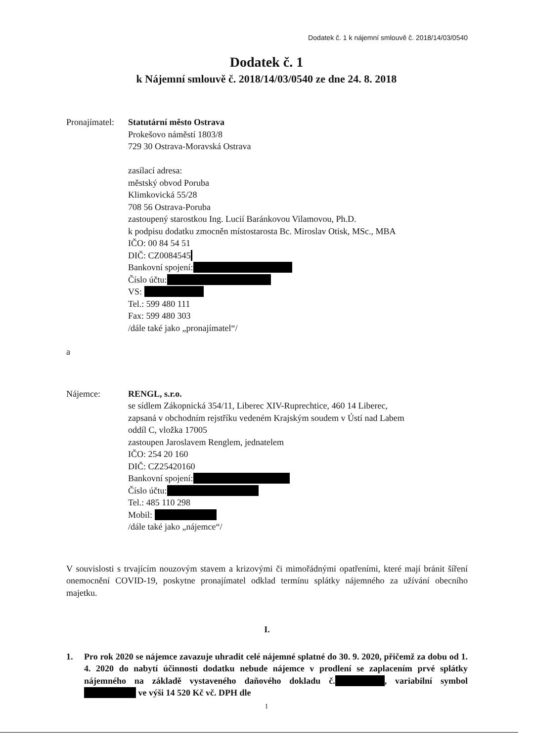Dodatek č. 1 k nájemní smlouvě č. 2018/14/03/0540
Dodatek č. 1
k Nájemní smlouvě č. 2018/14/03/0540 ze dne 24. 8. 2018
Pronajímatel:
Statutární město Ostrava
Prokešovo náměstí 1803/8
729 30 Ostrava-Moravská Ostrava
zasílací adresa:
městský obvod Poruba
Klimkovická 55/28
708 56 Ostrava-Poruba
zastoupený starostkou Ing. Lucií Baránkovou Vilamovou, Ph.D.
k podpisu dodatku zmocněn místostarosta Bc. Miroslav Otisk, MSc., MBA
IČO: 00 84 54 51
DIČ: CZ0084545
Bankovní spojení:
Číslo účtu:
VS:
Tel.: 599 480 111
Fax: 599 480 303
/dále také jako „pronajímatel“/
a
Nájemce: RENGL, s.r.o.
se sídlem Zákopnická 354/11, Liberec XIV-Ruprechtice, 460 14 Liberec,
zapsaná v obchodním rejstříku vedeném Krajským soudem v Ústí nad Labem
oddíl C, vložka 17005
zastoupen Jaroslavem Renglem, jednatelem
IČO: 254 20 160
DIČ: CZ25420160
Bankovní spojení:
Číslo účtu:
Tel.: 485 110 298
Mobil:
/dále také jako „nájemce“/
V souvislosti s trvajícím nouzovým stavem a krizovými či mimořádnými opatřeními, které mají bránit šíření onemocnění COVID-19, poskytne pronajímatel odklad termínu splátky nájemného za užívání obecního majetku.
I.
1. Pro rok 2020 se nájemce zavazuje uhradit celé nájemné splatné do 30. 9. 2020, přičemž za dobu od 1. 4. 2020 do nabytí účinnosti dodatku nebude nájemce v prodlení se zaplacením prvé splátky nájemného na základě vystaveného daňového dokladu č. , variabilní symbol ve výši 14 520 Kč vč. DPH dle
1